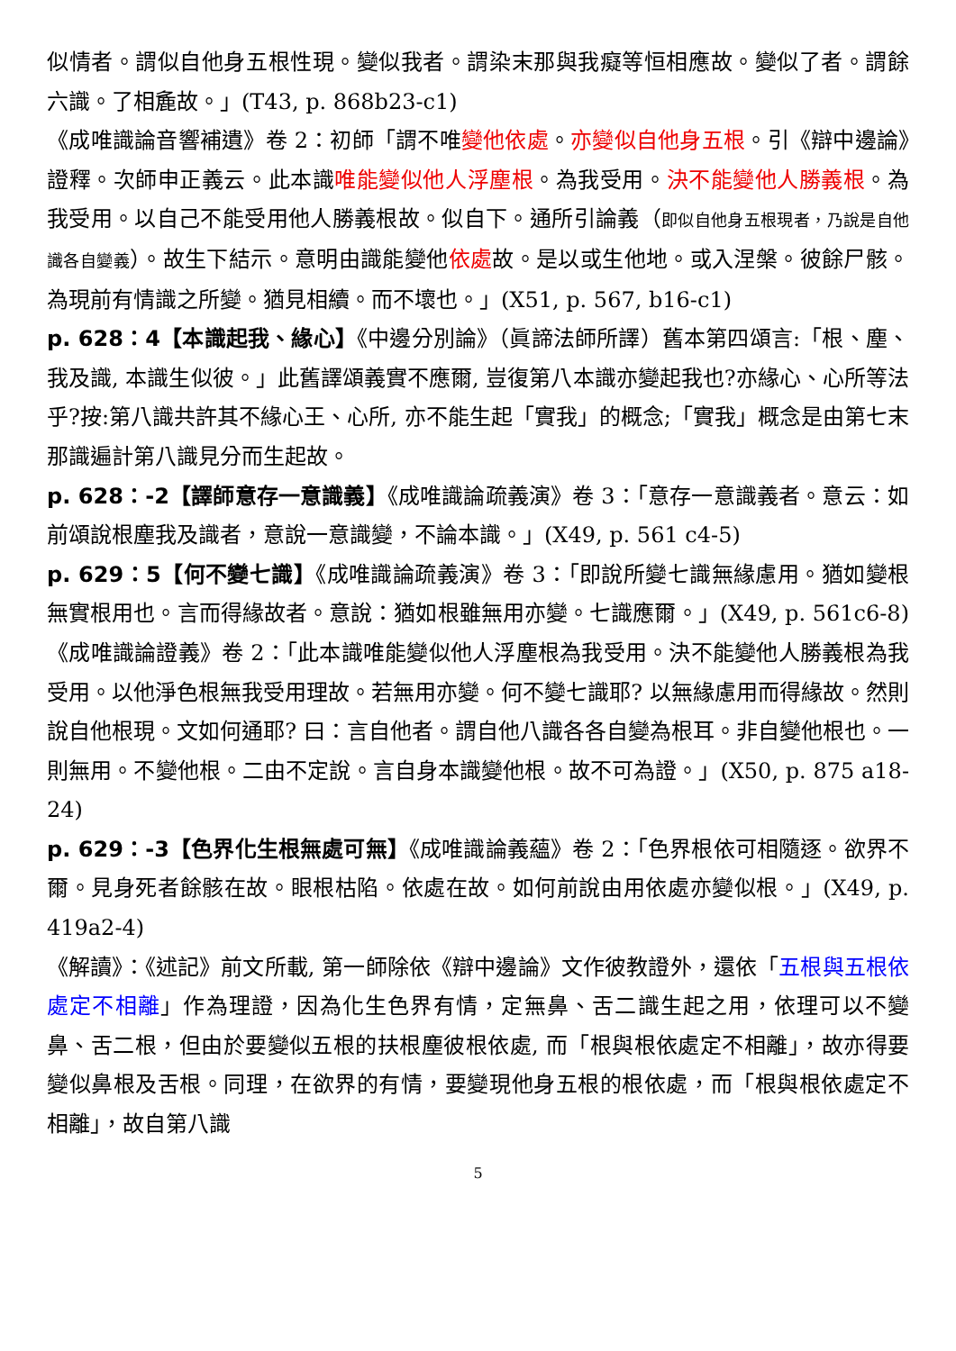似情者。謂似自他身五根性現。變似我者。謂染末那與我癡等恒相應故。變似了者。謂餘六識。了相麁故。」(T43, p. 868b23-c1)
《成唯識論音響補遺》卷 2：初師「謂不唯變他依處。亦變似自他身五根。引《辯中邊論》證釋。次師申正義云。此本識唯能變似他人浮塵根。為我受用。決不能變他人勝義根。為我受用。以自己不能受用他人勝義根故。似自下。通所引論義（即似自他身五根現者，乃說是自他識各自變義）。故生下結示。意明由識能變他依處故。是以或生他地。或入涅槃。彼餘尸骸。為現前有情識之所變。猶見相續。而不壞也。」(X51, p. 567, b16-c1)
p. 628：4【本識起我、緣心】《中邊分別論》（眞諦法師所譯）舊本第四頌言:「根、塵、我及識, 本識生似彼。」此舊譯頌義實不應爾, 豈復第八本識亦變起我也?亦緣心、心所等法乎?按:第八識共許其不緣心王、心所, 亦不能生起「實我」的概念;「實我」概念是由第七末那識遍計第八識見分而生起故。
p. 628：-2【譯師意存一意識義】《成唯識論疏義演》卷 3：「意存一意識義者。意云：如前頌說根塵我及識者，意說一意識變，不論本識。」(X49, p. 561 c4-5)
p. 629：5【何不變七識】《成唯識論疏義演》卷 3：「即說所變七識無緣慮用。猶如變根無實根用也。言而得緣故者。意說：猶如根雖無用亦變。七識應爾。」(X49, p. 561c6-8)《成唯識論證義》卷 2：「此本識唯能變似他人浮塵根為我受用。決不能變他人勝義根為我受用。以他淨色根無我受用理故。若無用亦變。何不變七識耶? 以無緣慮用而得緣故。然則說自他根現。文如何通耶? 曰：言自他者。謂自他八識各各自變為根耳。非自變他根也。一則無用。不變他根。二由不定說。言自身本識變他根。故不可為證。」(X50, p. 875 a18-24)
p. 629：-3【色界化生根無處可無】《成唯識論義蘊》卷 2：「色界根依可相隨逐。欲界不爾。見身死者餘骸在故。眼根枯陷。依處在故。如何前說由用依處亦變似根。」(X49, p. 419a2-4)
《解讀》：《述記》前文所載, 第一師除依《辯中邊論》文作彼教證外，還依「五根與五根依處定不相離」作為理證，因為化生色界有情，定無鼻、舌二識生起之用，依理可以不變鼻、舌二根，但由於要變似五根的扶根塵彼根依處, 而「根與根依處定不相離」，故亦得要變似鼻根及舌根。同理，在欲界的有情，要變現他身五根的根依處，而「根與根依處定不相離」，故自第八識
5